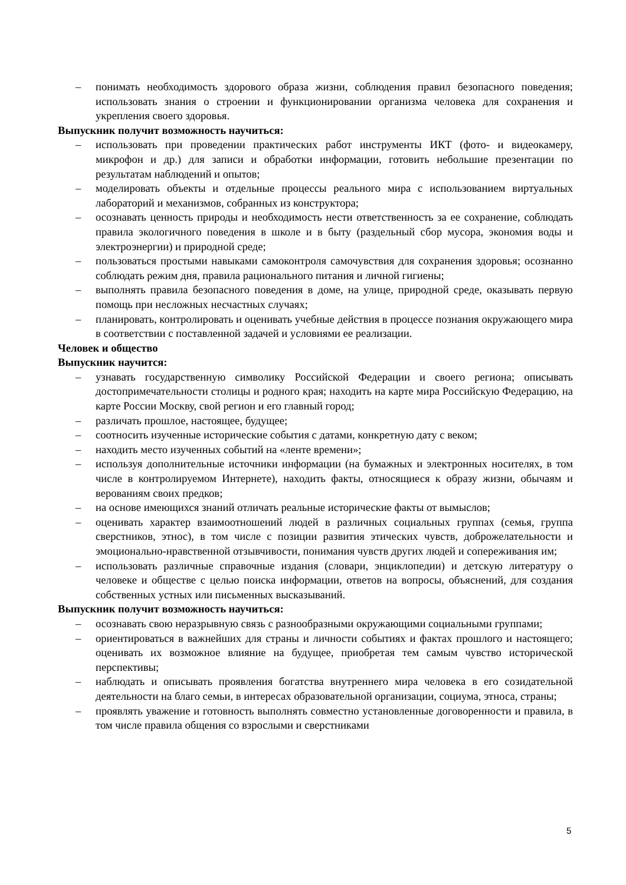– понимать необходимость здорового образа жизни, соблюдения правил безопасного поведения; использовать знания о строении и функционировании организма человека для сохранения и укрепления своего здоровья.
Выпускник получит возможность научиться:
– использовать при проведении практических работ инструменты ИКТ (фото- и видеокамеру, микрофон и др.) для записи и обработки информации, готовить небольшие презентации по результатам наблюдений и опытов;
– моделировать объекты и отдельные процессы реального мира с использованием виртуальных лабораторий и механизмов, собранных из конструктора;
– осознавать ценность природы и необходимость нести ответственность за ее сохранение, соблюдать правила экологичного поведения в школе и в быту (раздельный сбор мусора, экономия воды и электроэнергии) и природной среде;
– пользоваться простыми навыками самоконтроля самочувствия для сохранения здоровья; осознанно соблюдать режим дня, правила рационального питания и личной гигиены;
– выполнять правила безопасного поведения в доме, на улице, природной среде, оказывать первую помощь при несложных несчастных случаях;
– планировать, контролировать и оценивать учебные действия в процессе познания окружающего мира в соответствии с поставленной задачей и условиями ее реализации.
Человек и общество
Выпускник научится:
– узнавать государственную символику Российской Федерации и своего региона; описывать достопримечательности столицы и родного края; находить на карте мира Российскую Федерацию, на карте России Москву, свой регион и его главный город;
– различать прошлое, настоящее, будущее;
– соотносить изученные исторические события с датами, конкретную дату с веком;
– находить место изученных событий на «ленте времени»;
– используя дополнительные источники информации (на бумажных и электронных носителях, в том числе в контролируемом Интернете), находить факты, относящиеся к образу жизни, обычаям и верованиям своих предков;
– на основе имеющихся знаний отличать реальные исторические факты от вымыслов;
– оценивать характер взаимоотношений людей в различных социальных группах (семья, группа сверстников, этнос), в том числе с позиции развития этических чувств, доброжелательности и эмоционально-нравственной отзывчивости, понимания чувств других людей и сопереживания им;
– использовать различные справочные издания (словари, энциклопедии) и детскую литературу о человеке и обществе с целью поиска информации, ответов на вопросы, объяснений, для создания собственных устных или письменных высказываний.
Выпускник получит возможность научиться:
– осознавать свою неразрывную связь с разнообразными окружающими социальными группами;
– ориентироваться в важнейших для страны и личности событиях и фактах прошлого и настоящего; оценивать их возможное влияние на будущее, приобретая тем самым чувство исторической перспективы;
– наблюдать и описывать проявления богатства внутреннего мира человека в его созидательной деятельности на благо семьи, в интересах образовательной организации, социума, этноса, страны;
– проявлять уважение и готовность выполнять совместно установленные договоренности и правила, в том числе правила общения со взрослыми и сверстниками
5